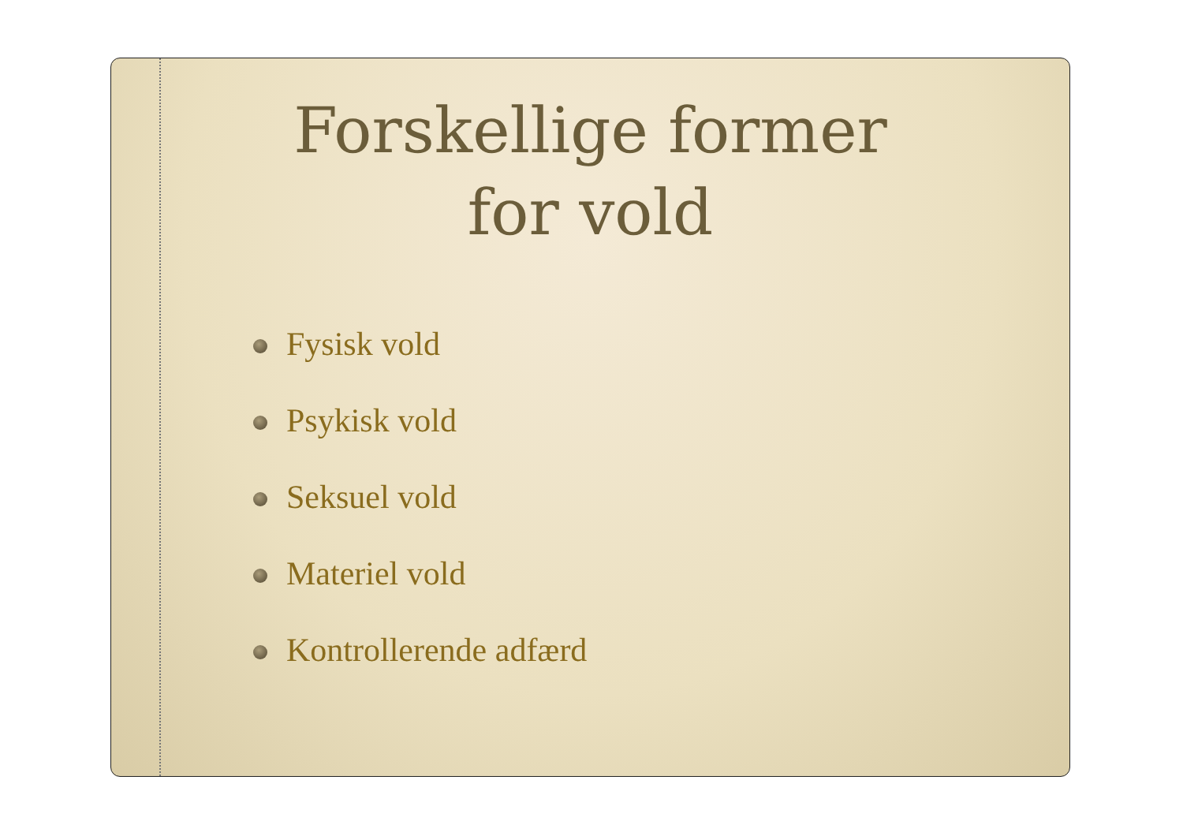Forskellige former
for vold
Fysisk vold
Psykisk vold
Seksuel vold
Materiel vold
Kontrollerende adfærd